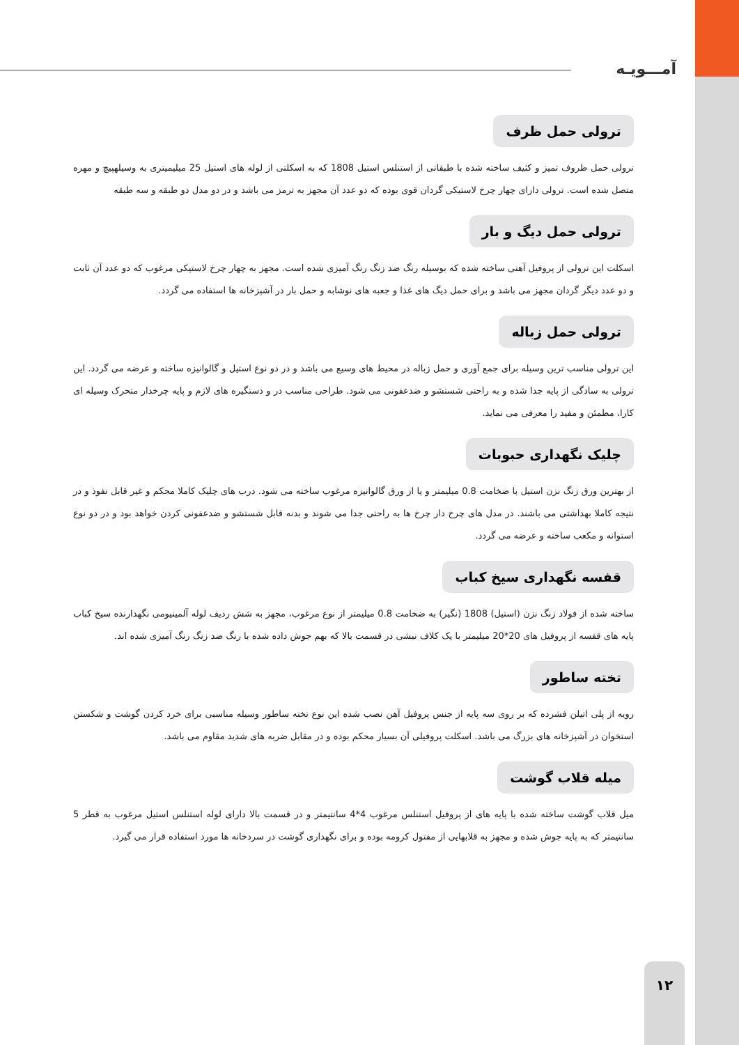آمـــویـه
ترولی حمل ظرف
ترولی حمل ظروف تمیز و کثیف ساخته شده با طبقاتی از استنلس استیل 1808 که به اسکلتی از لوله های استیل 25 میلیمیتری به وسیلهپیچ و مهره متصل شده است. ترولی دارای چهار چرخ لاستیکی گردان قوی بوده که دو عدد آن مجهز به ترمز می باشد و در دو مدل دو طبقه و سه طبقه
ترولی حمل دیگ و بار
اسکلت این ترولی از پروفیل آهنی ساخته شده که بوسیله رنگ ضد زنگ رنگ آمیزی شده است. مجهز به چهار چرخ لاستیکی مرغوب که دو عدد آن ثابت و دو عدد دیگر گردان مجهز می باشد و برای حمل دیگ های غذا و جعبه های نوشابه و حمل بار در آشپزخانه ها استفاده می گردد.
ترولی حمل زباله
این ترولی مناسب ترین وسیله برای جمع آوری و حمل زباله در محیط های وسیع می باشد و در دو نوع استیل و گالوانیزه ساخته و عرضه می گردد. این ترولی به سادگی از پایه جدا شده و به راحتی شستشو و ضدعفونی می شود. طراحی مناسب در و دستگیره های لازم و پایه چرخدار متحرک وسیله ای کارا، مطمئن و مفید را معرفی می نماید.
چلیک نگهداری حبوبات
از بهترین ورق زنگ نزن استیل با ضخامت 0.8 میلیمتر و یا از ورق گالوانیزه مرغوب ساخته می شود. درب های چلیک کاملا محکم و غیر قابل نفوذ و در نتیجه کاملا بهداشتی می باشند. در مدل های چرخ دار چرخ ها به راحتی جدا می شوند و بدنه قابل شستشو و ضدعفونی کردن خواهد بود و در دو نوع استوانه و مکعب ساخته و عرضه می گردد.
قفسه نگهداری سیخ کباب
ساخته شده از فولاد زنگ نزن (استیل) 1808 (نگیر) به ضخامت 0.8 میلیمتر از نوع مرغوب، مجهز به شش ردیف لوله آلمینیومی نگهدارنده سیخ کباب پایه های قفسه از پروفیل های 20*20 میلیمتر با یک کلاف نبشی در قسمت بالا که بهم جوش داده شده با رنگ ضد زنگ رنگ آمیزی شده اند.
تخته ساطور
رویه از پلی اتیلن فشرده که بر روی سه پایه از جنس پروفیل آهن نصب شده این نوع تخته ساطور وسیله مناسبی برای خرد کردن گوشت و شکستن استخوان در آشپزخانه های بزرگ می باشد. اسکلت پروفیلی آن بسیار محکم بوده و در مقابل ضربه های شدید مقاوم می باشد.
میله قلاب گوشت
میل قلاب گوشت ساخته شده با پایه های از پروفیل استنلس مرغوب 4*4 سانتیمتر و در قسمت بالا دارای لوله استنلس استیل مرغوب به قطر 5 سانتیمتر که به پایه جوش شده و مجهز به قلابهایی از مفتول کرومه بوده و برای نگهداری گوشت در سردخانه ها مورد استفاده قرار می گیرد.
۱۲